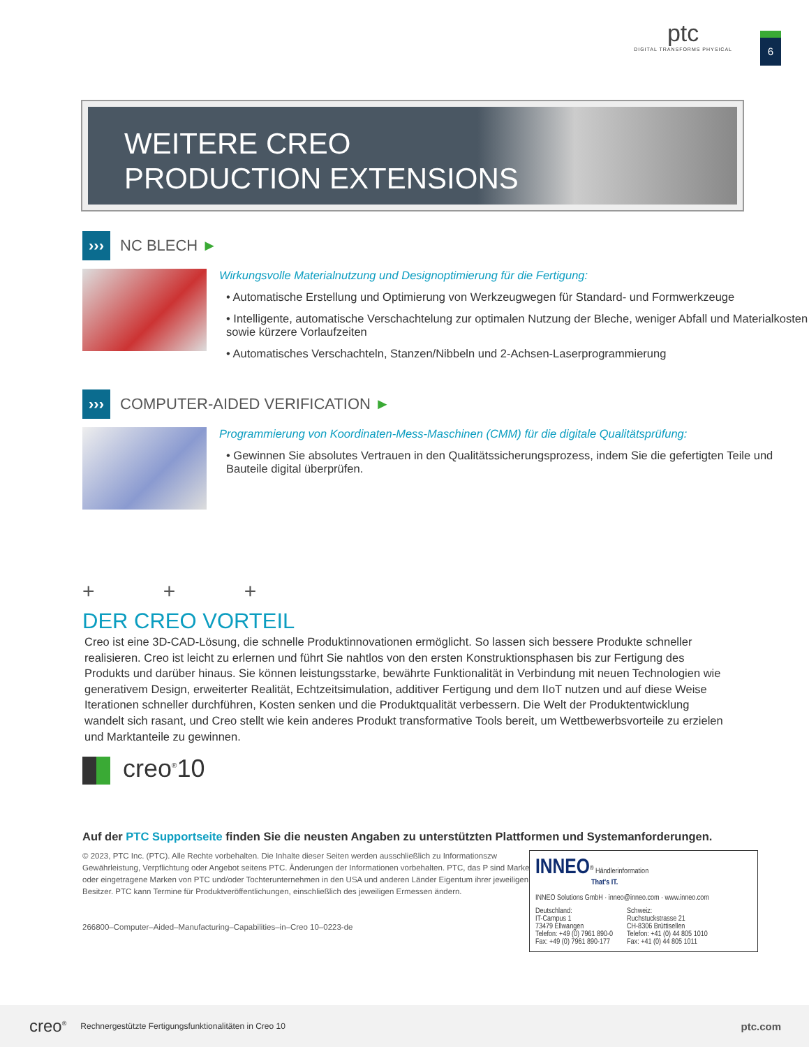ptc
DIGITAL TRANSFORMS PHYSICAL
6
WEITERE CREO
PRODUCTION EXTENSIONS
››› NC BLECH ►
Wirkungsvolle Materialnutzung und Designoptimierung für die Fertigung:
• Automatische Erstellung und Optimierung von Werkzeugwegen für Standard- und Formwerkzeuge
• Intelligente, automatische Verschachtelung zur optimalen Nutzung der Bleche, weniger Abfall und Materialkosten sowie kürzere Vorlaufzeiten
• Automatisches Verschachteln, Stanzen/Nibbeln und 2-Achsen-Laserprogrammierung
››› COMPUTER-AIDED VERIFICATION ►
Programmierung von Koordinaten-Mess-Maschinen (CMM) für die digitale Qualitätsprüfung:
• Gewinnen Sie absolutes Vertrauen in den Qualitätssicherungsprozess, indem Sie die gefertigten Teile und Bauteile digital überprüfen.
+ + +
DER CREO VORTEIL
Creo ist eine 3D-CAD-Lösung, die schnelle Produktinnovationen ermöglicht. So lassen sich bessere Produkte schneller realisieren. Creo ist leicht zu erlernen und führt Sie nahtlos von den ersten Konstruktionsphasen bis zur Fertigung des Produkts und darüber hinaus. Sie können leistungsstarke, bewährte Funktionalität in Verbindung mit neuen Technologien wie generativem Design, erweiterter Realität, Echtzeitsimulation, additiver Fertigung und dem IIoT nutzen und auf diese Weise Iterationen schneller durchführen, Kosten senken und die Produktqualität verbessern. Die Welt der Produktentwicklung wandelt sich rasant, und Creo stellt wie kein anderes Produkt transformative Tools bereit, um Wettbewerbsvorteile zu erzielen und Marktanteile zu gewinnen.
creo<sup>®</sup>10
Auf der PTC Supportseite finden Sie die neusten Angaben zu unterstützten Plattformen und Systemanforderungen.
© 2023, PTC Inc. (PTC). Alle Rechte vorbehalten. Die Inhalte dieser Seiten werden ausschließlich zu Informationszw Gewährleistung, Verpflichtung oder Angebot seitens PTC. Änderungen der Informationen vorbehalten. PTC, das P sind Marken oder eingetragene Marken von PTC und/oder Tochterunternehmen in den USA und anderen Länder Eigentum ihrer jeweiligen Besitzer. PTC kann Termine für Produktveröffentlichungen, einschließlich des jeweiligen Ermessen ändern.
266800–Computer–Aided–Manufacturing–Capabilities–in–Creo 10–0223-de
INNEO<sup>®</sup> Händlerinformation
That's IT.
INNEO Solutions GmbH · inneo@inneo.com · www.inneo.com
Deutschland:
IT-Campus 1
73479 Ellwangen
Telefon: +49 (0) 7961 890-0
Fax: +49 (0) 7961 890-177
Schweiz:
Ruchstuckstrasse 21
CH-8306 Brüttisellen
Telefon: +41 (0) 44 805 1010
Fax: +41 (0) 44 805 1011
creo<sup>®</sup> Rechnergestützte Fertigungsfunktionalitäten in Creo 10 ptc.com